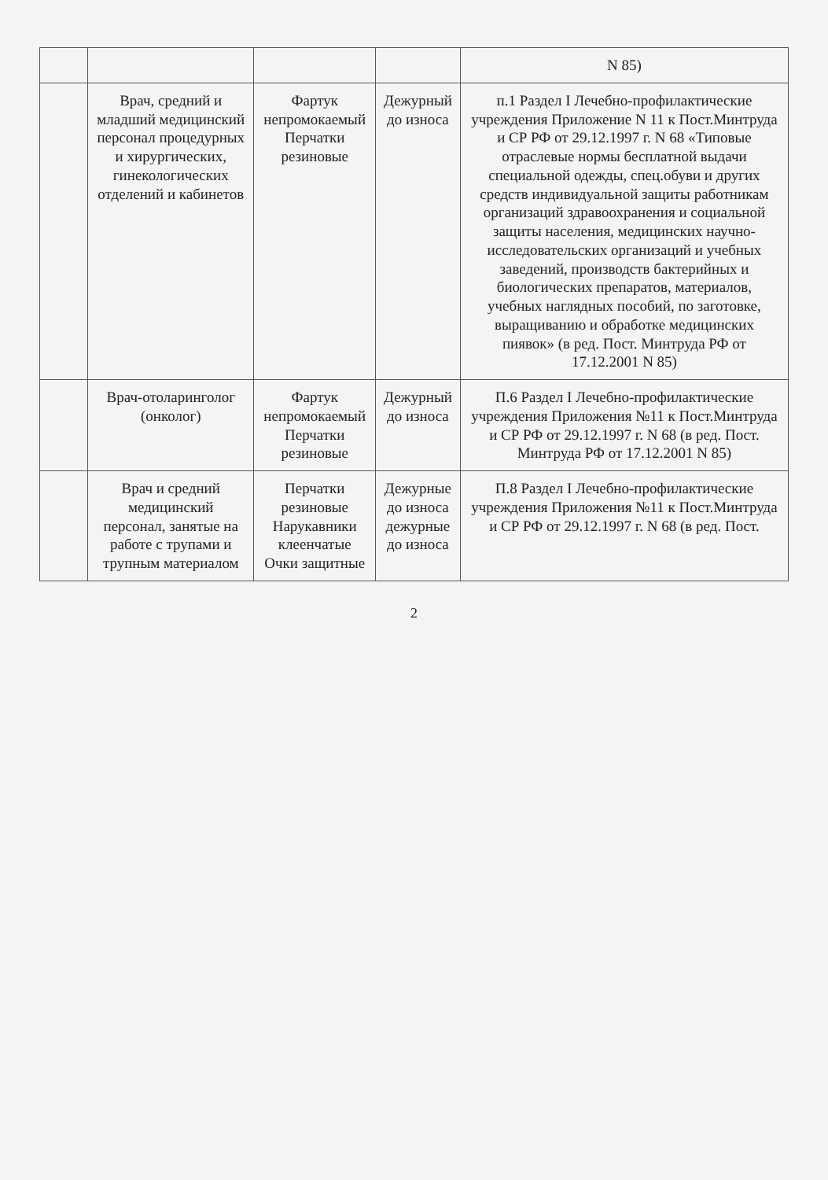| | | | | N 85) |
| | Врач, средний и младший медицинский персонал процедурных и хирургических, гинекологических отделений и кабинетов | Фартук непромокаемый Перчатки резиновые | Дежурный до износа | п.1 Раздел I Лечебно-профилактические учреждения Приложение N 11 к Пост.Минтруда и СР РФ от 29.12.1997 г. N 68 «Типовые отраслевые нормы бесплатной выдачи специальной одежды, спец.обуви и других средств индивидуальной защиты работникам организаций здравоохранения и социальной защиты населения, медицинских научно-исследовательских организаций и учебных заведений, производств бактерийных и биологических препаратов, материалов, учебных наглядных пособий, по заготовке, выращиванию и обработке медицинских пиявок» (в ред. Пост. Минтруда РФ от 17.12.2001 N 85) |
| | Врач-отоларинголог (онколог) | Фартук непромокаемый Перчатки резиновые | Дежурный до износа | П.6 Раздел I Лечебно-профилактические учреждения Приложения №11 к Пост.Минтруда и СР РФ от 29.12.1997 г. N 68 (в ред. Пост. Минтруда РФ от 17.12.2001 N 85) |
| | Врач и средний медицинский персонал, занятые на работе с трупами и трупным материалом | Перчатки резиновые Нарукавники клеенчатые Очки защитные | Дежурные до износа дежурные до износа | П.8 Раздел I Лечебно-профилактические учреждения Приложения №11 к Пост.Минтруда и СР РФ от 29.12.1997 г. N 68 (в ред. Пост. |
2